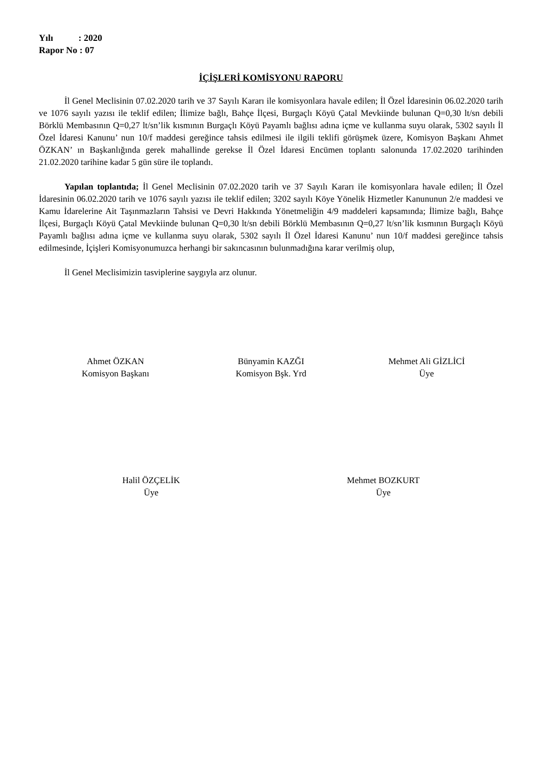Yılı : 2020
Rapor No : 07
İÇİŞLERİ KOMİSYONU RAPORU
İl Genel Meclisinin 07.02.2020 tarih ve 37 Sayılı Kararı ile komisyonlara havale edilen; İl Özel İdaresinin 06.02.2020 tarih ve 1076 sayılı yazısı ile teklif edilen; İlimize bağlı, Bahçe İlçesi, Burgaçlı Köyü Çatal Mevkiinde bulunan Q=0,30 lt/sn debili Börklü Membasının Q=0,27 lt/sn’lik kısmının Burgaçlı Köyü Payamlı bağlısı adına içme ve kullanma suyu olarak, 5302 sayılı İl Özel İdaresi Kanunu’ nun 10/f maddesi gereğince tahsis edilmesi ile ilgili teklifi görüşmek üzere, Komisyon Başkanı Ahmet ÖZKAN’ ın Başkanlığında gerek mahallinde gerekse İl Özel İdaresi Encümen toplantı salonunda 17.02.2020 tarihinden 21.02.2020 tarihine kadar 5 gün süre ile toplandı.
Yapılan toplantıda; İl Genel Meclisinin 07.02.2020 tarih ve 37 Sayılı Kararı ile komisyonlara havale edilen; İl Özel İdaresinin 06.02.2020 tarih ve 1076 sayılı yazısı ile teklif edilen; 3202 sayılı Köye Yönelik Hizmetler Kanununun 2/e maddesi ve Kamu İdarelerine Ait Taşınmazların Tahsisi ve Devri Hakkında Yönetmeliğin 4/9 maddeleri kapsamında; İlimize bağlı, Bahçe İlçesi, Burgaçlı Köyü Çatal Mevkiinde bulunan Q=0,30 lt/sn debili Börklü Membasının Q=0,27 lt/sn’lik kısmının Burgaçlı Köyü Payamlı bağlısı adına içme ve kullanma suyu olarak, 5302 sayılı İl Özel İdaresi Kanunu’ nun 10/f maddesi gereğince tahsis edilmesinde, İçişleri Komisyonumuzca herhangi bir sakıncasının bulunmadığına karar verilmiş olup,
İl Genel Meclisimizin tasviplerine saygıyla arz olunur.
Ahmet ÖZKAN
Komisyon Başkanı
Bünyamin KAZĞI
Komisyon Bşk. Yrd
Mehmet Ali GİZLİCİ
Üye
Halil ÖZÇELİK
Üye
Mehmet BOZKURT
Üye